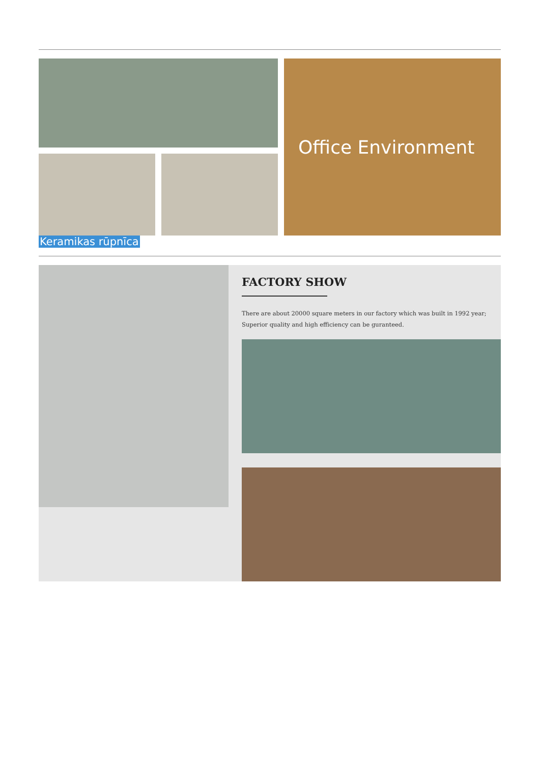Office Environment
Keramikas rūpnīca
FACTORY SHOW
There are about 20000 square meters in our factory which was built in 1992 year;
Superior quality and high efficiency can be guranteed.